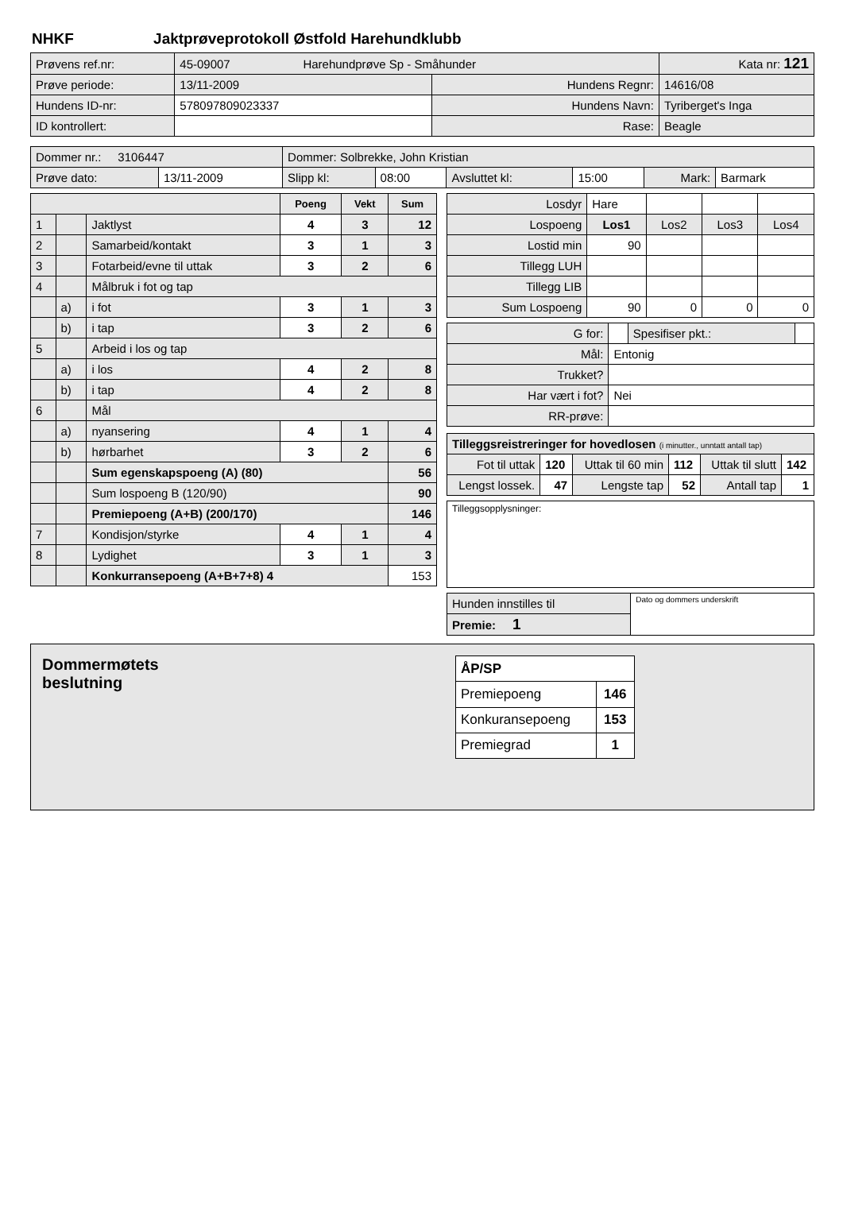NHKF Jaktprøveprotokoll Østfold Harehundklubb
| Prøvens ref.nr: | 45-09007 Harehundprøve Sp - Småhunder | | | Kata nr: 121 |
| Prøve periode: | 13/11-2009 | Hundens Regnr: | 14616/08 | |
| Hundens ID-nr: | 578097809023337 | Hundens Navn: | Tyriberget's Inga | |
| ID kontrollert: | | Rase: | Beagle | |
| Dommer nr.: 3106447 | | Dommer: Solbrekke, John Kristian | | | | | |
| Prøve dato: | 13/11-2009 | Slipp kl: | 08:00 | Avsluttet kl: | 15:00 | Mark: | Barmark |
| | | | Poeng | Vekt | Sum |
| 1 | | Jaktlyst | 4 | 3 | 12 |
| 2 | | Samarbeid/kontakt | 3 | 1 | 3 |
| 3 | | Fotarbeid/evne til uttak | 3 | 2 | 6 |
| 4 | | Målbruk i fot og tap | | | |
| | a) | i fot | 3 | 1 | 3 |
| | b) | i tap | 3 | 2 | 6 |
| 5 | | Arbeid i los og tap | | | |
| | a) | i los | 4 | 2 | 8 |
| | b) | i tap | 4 | 2 | 8 |
| 6 | | Mål | | | |
| | a) | nyansering | 4 | 1 | 4 |
| | b) | hørbarhet | 3 | 2 | 6 |
| | | Sum egenskapspoeng (A) (80) | | | 56 |
| | | Sum lospoeng B (120/90) | | | 90 |
| | | Premiepoeng (A+B) (200/170) | | | 146 |
| 7 | | Kondisjon/styrke | 4 | 1 | 4 |
| 8 | | Lydighet | 3 | 1 | 3 |
| | | Konkurransepoeng (A+B+7+8) 4 | | | 153 |
| Losdyr | Hare | | | |
| Lospoeng | Los1 | Los2 | Los3 | Los4 |
| Lostid min | 90 | | | |
| Tillegg LUH | | | | |
| Tillegg LIB | | | | |
| Sum Lospoeng | 90 | 0 | 0 | 0 |
| G for: | | Spesifiser pkt.: | |
| Mål: | Entonig | | |
| Trukket? | | | |
| Har vært i fot? | Nei | | |
| RR-prøve: | | | |
| Tilleggsreistreringer for hovedlosen (i minutter., unntatt antall tap) | | | | | |
| Fot til uttak | 120 | Uttak til 60 min | 112 | Uttak til slutt | 142 |
| Lengst lossek. | 47 | Lengste tap | 52 | Antall tap | 1 |
Tilleggsopplysninger:
| Hunden innstilles til | Dato og dommers underskrift |
| Premie: 1 | |
Dommermøtets
beslutning
| ÅP/SP | |
| Premiepoeng | 146 |
| Konkuransepoeng | 153 |
| Premiegrad | 1 |